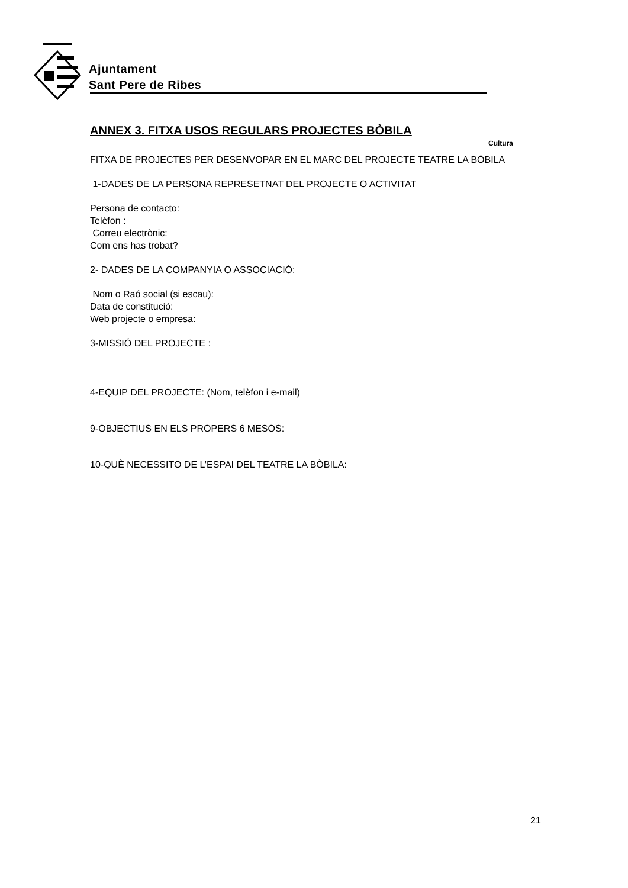Ajuntament
Sant Pere de Ribes
Cultura
ANNEX 3. FITXA USOS REGULARS PROJECTES BÒBILA
FITXA DE PROJECTES PER DESENVOPAR EN EL MARC DEL PROJECTE TEATRE LA BÒBILA
1-DADES DE LA PERSONA REPRESETNAT DEL PROJECTE O ACTIVITAT
Persona de contacto:
Telèfon :
Correu electrònic:
Com ens has trobat?
2- DADES DE LA COMPANYIA O ASSOCIACIÓ:
Nom o Raó social (si escau):
Data de constitució:
Web projecte o empresa:
3-MISSIÓ DEL PROJECTE :
4-EQUIP DEL PROJECTE: (Nom, telèfon i e-mail)
9-OBJECTIUS EN ELS PROPERS 6 MESOS:
10-QUÈ NECESSITO DE L’ESPAI DEL TEATRE LA BÒBILA:
21